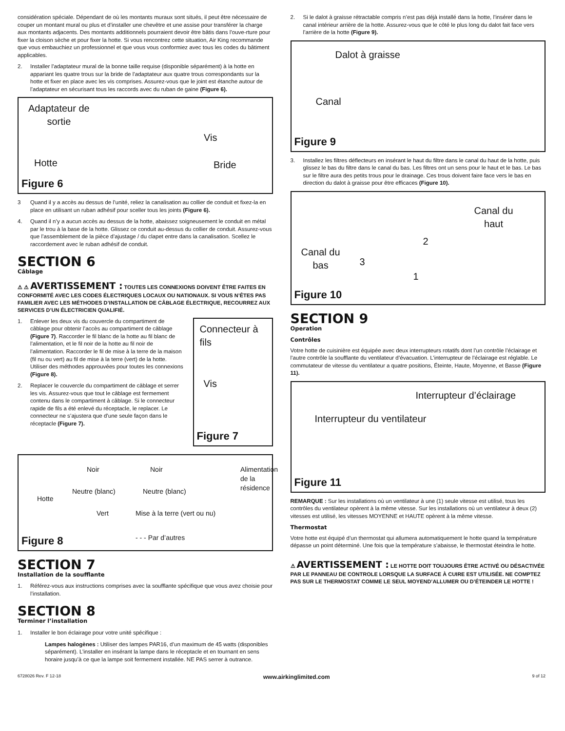considération spéciale. Dépendant de où les montants muraux sont situés, il peut être nécessaire de couper un montant mural ou plus et d’installer une chevêtre et une assise pour transférer la charge aux montants adjacents. Des montants additionnels pourraient devoir être bâtis dans l’ouve-rture pour fixer la cloison sèche et pour fixer la hotte. Si vous rencontrez cette situation, Air King recommande que vous embauchiez un professionnel et que vous vous conformiez avec tous les codes du bâtiment applicables.
2. Installer l’adaptateur mural de la bonne taille requise (disponible séparément) à la hotte en appariant les quatre trous sur la bride de l’adaptateur aux quatre trous correspondants sur la hotte et fixer en place avec les vis comprises. Assurez-vous que le joint est étanche autour de l’adaptateur en sécurisant tous les raccords avec du ruban de gaine (Figure 6).
Adaptateur de
sortie
Vis
Hotte Bride
Figure 6
3 Quand il y a accès au dessus de l’unité, reliez la canalisation au collier de conduit et fixez-la en place en utilisant un ruban adhésif pour sceller tous les joints (Figure 6).
4. Quand il n’y a aucun accès au dessus de la hotte, abaissez soigneusement le conduit en métal par le trou à la base de la hotte. Glissez ce conduit au-dessus du collier de conduit. Assurez-vous que l’assemblement de la pièce d’ajustage / du clapet entre dans la canalisation. Scellez le raccordement avec le ruban adhésif de conduit.
SECTION 6
Câblage
⚠ ⚠ AVERTISSEMENT : TOUTES LES CONNEXIONS DOIVENT ÊTRE FAITES EN CONFORMITÉ AVEC LES CODES ÉLECTRIQUES LOCAUX OU NATIONAUX. SI VOUS N’ÊTES PAS FAMILIER AVEC LES MÉTHODES D’INSTALLATION DE CÂBLAGE ÉLECTRIQUE, RECOURREZ AUX SERVICES D’UN ÉLECTRICIEN QUALIFIÉ.
1. Enlever les deux vis du couvercle du compartiment de câblage pour obtenir l’accès au compartiment de câblage (Figure 7). Raccorder le fil blanc de la hotte au fil blanc de l’alimentation, et le fil noir de la hotte au fil noir de l’alimentation. Raccorder le fil de mise à la terre de la maison (fil nu ou vert) au fil de mise à la terre (vert) de la hotte. Utiliser des méthodes approuvées pour toutes les connexions (Figure 8).
2. Replacer le couvercle du compartiment de câblage et serrer les vis. Assurez-vous que tout le câblage est fermement contenu dans le compartiment à câblage. Si le connecteur rapide de fils a été enlevé du réceptacle, le replacer. Le connecteur ne s’ajustera que d’une seule façon dans le réceptacle (Figure 7).
Connecteur à fils
Vis
Figure 7
Hotte
Noir Noir
Neutre (blanc) Neutre (blanc)
Vert Mise à la terre (vert ou nu)
- - - Par d’autres
Alimentation de la résidence
Figure 8
SECTION 7
Installation de la soufflante
1. Référez-vous aux instructions comprises avec la soufflante spécifique que vous avez choisie pour l’installation.
SECTION 8
Terminer l’installation
1. Installer le bon éclairage pour votre unité spécifique :
Lampes halogènes : Utiliser des lampes PAR16, d’un maximum de 45 watts (disponibles séparément). L’installer en insérant la lampe dans le réceptacle et en tournant en sens horaire jusqu’à ce que la lampe soit fermement installée. NE PAS serrer à outrance.
2. Si le dalot à graisse rétractable compris n’est pas déjà installé dans la hotte, l’insérer dans le canal intérieur arrière de la hotte. Assurez-vous que le côté le plus long du dalot fait face vers l’arrière de la hotte (Figure 9).
Dalot à graisse
Canal
Figure 9
3. Installez les filtres déflecteurs en insérant le haut du filtre dans le canal du haut de la hotte, puis glissez le bas du filtre dans le canal du bas. Les filtres ont un sens pour le haut et le bas. Le bas sur le filtre aura des petits trous pour le drainage. Ces trous doivent faire face vers le bas en direction du dalot à graisse pour être efficaces (Figure 10).
Canal du
haut
2
Canal du
bas 3
1
Figure 10
SECTION 9
Operation
Contrôles
Votre hotte de cuisinière est équipée avec deux interrupteurs rotatifs dont l’un contrôle l’éclairage et l’autre contrôle la soufflante du ventilateur d’évacuation. L’interrupteur de l’éclairage est réglable. Le commutateur de vitesse du ventilateur a quatre positions, Éteinte, Haute, Moyenne, et Basse (Figure 11).
Interrupteur d’éclairage
Interrupteur du ventilateur
Figure 11
REMARQUE : Sur les installations où un ventilateur à une (1) seule vitesse est utilisé, tous les contrôles du ventilateur opèrent à la même vitesse. Sur les installations où un ventilateur à deux (2) vitesses est utilisé, les vitesses MOYENNE et HAUTE opèrent à la même vitesse.
Thermostat
Votre hotte est équipé d’un thermostat qui allumera automatiquement le hotte quand la température dépasse un point déterminé. Une fois que la température s’abaisse, le thermostat éteindra le hotte.
⚠ AVERTISSEMENT : LE HOTTE DOIT TOUJOURS ÊTRE ACTIVÉ OU DÉSACTIVÉE PAR LE PANNEAU DE CONTROLE LORSQUE LA SURFACE À CUIRE EST UTILISÉE. NE COMPTEZ PAS SUR LE THERMOSTAT COMME LE SEUL MOYEND’ALLUMER OU D’ÉTEINDER LE HOTTE !
6728026 Rev. F 12-18 www.airkinglimited.com 9 of 12